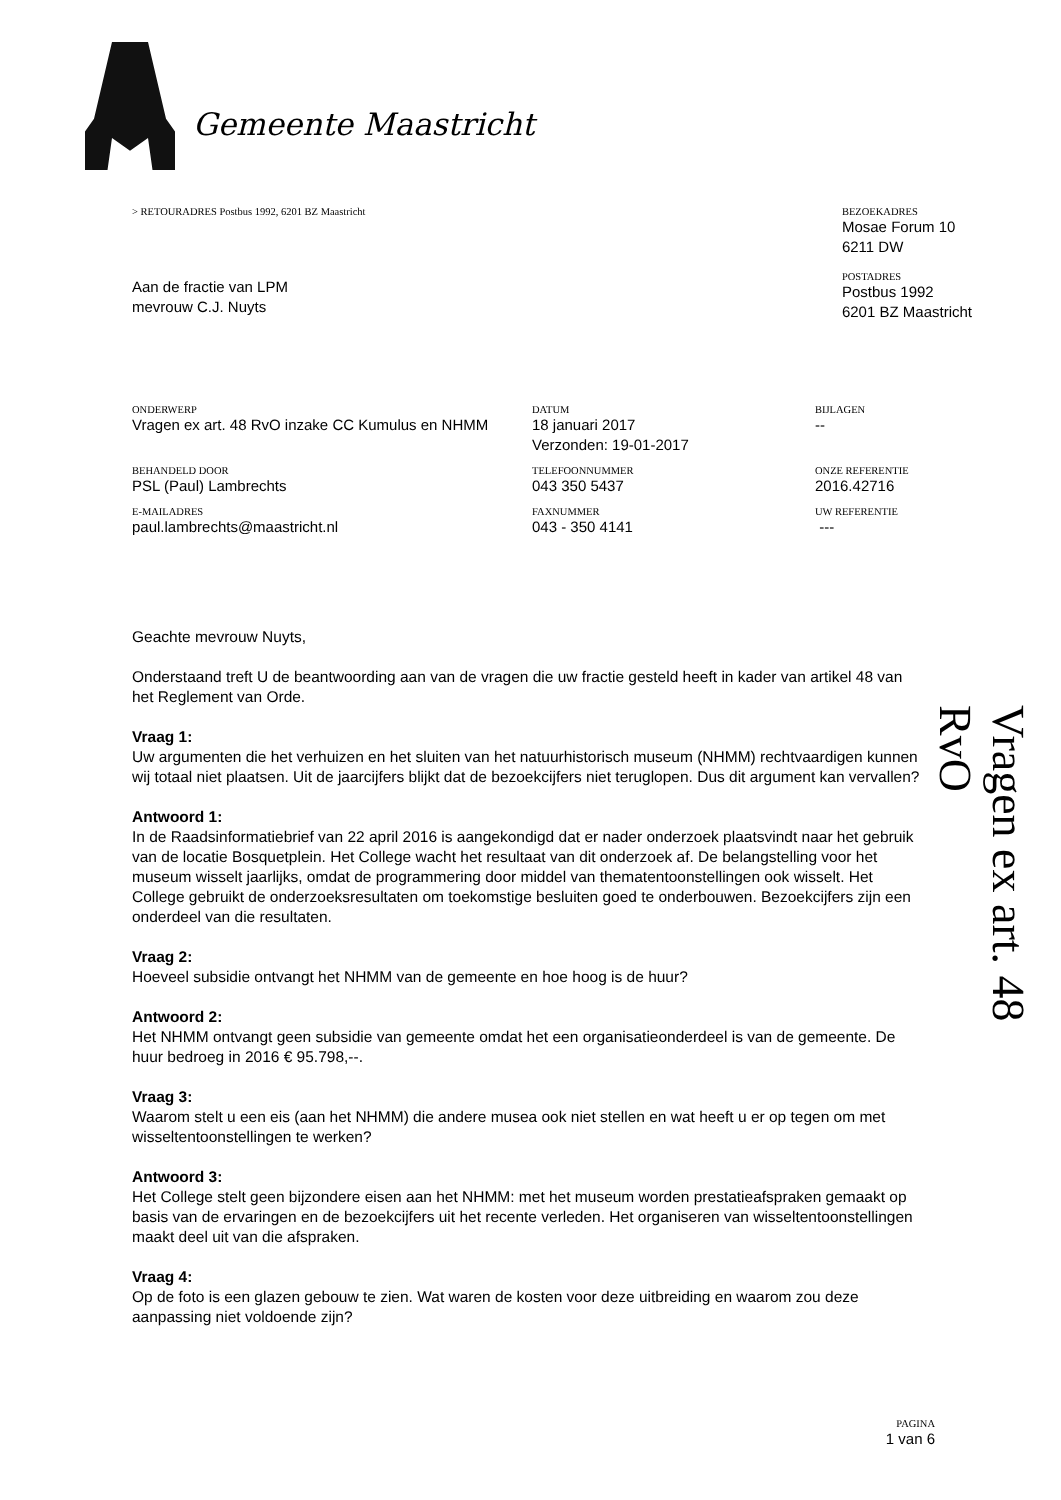Gemeente Maastricht
> RETOURADRES Postbus 1992, 6201 BZ Maastricht
Aan de fractie van LPM
mevrouw C.J. Nuyts
BEZOEKADRES
Mosae Forum 10
6211 DW
POSTADRES
Postbus 1992
6201 BZ Maastricht
| ONDERWERP Vragen ex art. 48 RvO inzake CC Kumulus en NHMM | DATUM 18 januari 2017 Verzonden: 19-01-2017 | BIJLAGEN -- |
| BEHANDELD DOOR PSL (Paul) Lambrechts | TELEFOONNUMMER 043 350 5437 | ONZE REFERENTIE 2016.42716 |
| E-MAILADRES paul.lambrechts@maastricht.nl | FAXNUMMER 043 - 350 4141 | UW REFERENTIE --- |
Geachte mevrouw Nuyts,
Onderstaand treft U de beantwoording aan van de vragen die uw fractie gesteld heeft in kader van artikel 48 van het Reglement van Orde.
Vraag 1:
Uw argumenten die het verhuizen en het sluiten van het natuurhistorisch museum (NHMM) rechtvaardigen kunnen wij totaal niet plaatsen. Uit de jaarcijfers blijkt dat de bezoekcijfers niet teruglopen. Dus dit argument kan vervallen?
Antwoord 1:
In de Raadsinformatiebrief van 22 april 2016 is aangekondigd dat er nader onderzoek plaatsvindt naar het gebruik van de locatie Bosquetplein. Het College wacht het resultaat van dit onderzoek af. De belangstelling voor het museum wisselt jaarlijks, omdat de programmering door middel van thematentoonstellingen ook wisselt. Het College gebruikt de onderzoeksresultaten om toekomstige besluiten goed te onderbouwen. Bezoekcijfers zijn een onderdeel van die resultaten.
Vraag 2:
Hoeveel subsidie ontvangt het NHMM van de gemeente en hoe hoog is de huur?
Antwoord 2:
Het NHMM ontvangt geen subsidie van gemeente omdat het een organisatieonderdeel is van de gemeente. De huur bedroeg in 2016 € 95.798,--.
Vraag 3:
Waarom stelt u een eis (aan het NHMM) die andere musea ook niet stellen en wat heeft u er op tegen om met wisseltentoonstellingen te werken?
Antwoord 3:
Het College stelt geen bijzondere eisen aan het NHMM: met het museum worden prestatieafspraken gemaakt op basis van de ervaringen en de bezoekcijfers uit het recente verleden. Het organiseren van wisseltentoonstellingen maakt deel uit van die afspraken.
Vraag 4:
Op de foto is een glazen gebouw te zien. Wat waren de kosten voor deze uitbreiding en waarom zou deze aanpassing niet voldoende zijn?
Vragen ex art. 48 RvO
PAGINA
1 van 6